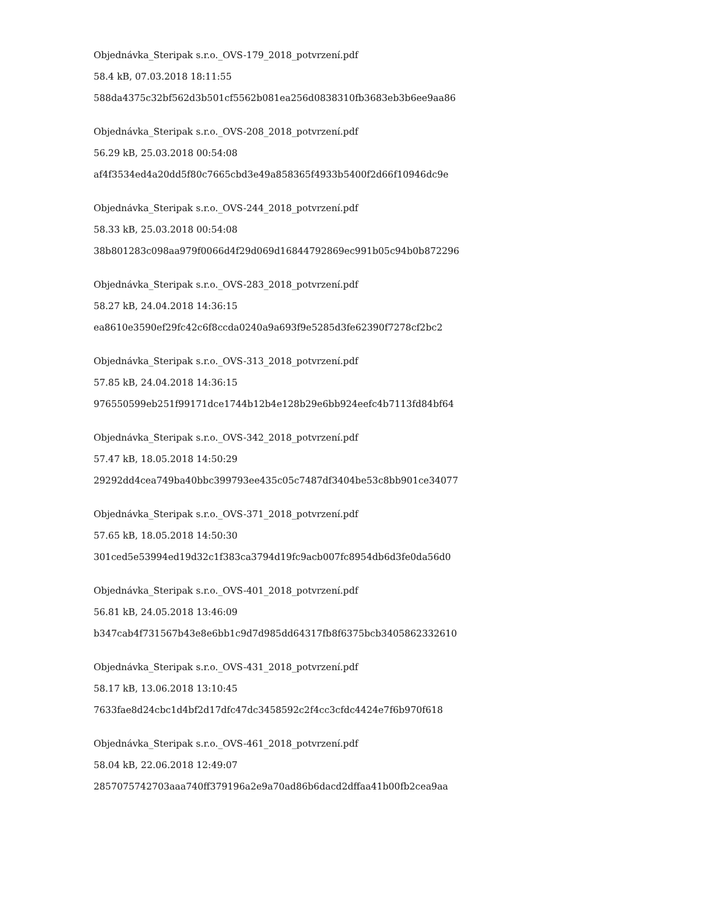Objednávka_Steripak s.r.o._OVS-179_2018_potvrzení.pdf
58.4 kB, 07.03.2018 18:11:55
588da4375c32bf562d3b501cf5562b081ea256d0838310fb3683eb3b6ee9aa86
Objednávka_Steripak s.r.o._OVS-208_2018_potvrzení.pdf
56.29 kB, 25.03.2018 00:54:08
af4f3534ed4a20dd5f80c7665cbd3e49a858365f4933b5400f2d66f10946dc9e
Objednávka_Steripak s.r.o._OVS-244_2018_potvrzení.pdf
58.33 kB, 25.03.2018 00:54:08
38b801283c098aa979f0066d4f29d069d16844792869ec991b05c94b0b872296
Objednávka_Steripak s.r.o._OVS-283_2018_potvrzení.pdf
58.27 kB, 24.04.2018 14:36:15
ea8610e3590ef29fc42c6f8ccda0240a9a693f9e5285d3fe62390f7278cf2bc2
Objednávka_Steripak s.r.o._OVS-313_2018_potvrzení.pdf
57.85 kB, 24.04.2018 14:36:15
976550599eb251f99171dce1744b12b4e128b29e6bb924eefc4b7113fd84bf64
Objednávka_Steripak s.r.o._OVS-342_2018_potvrzení.pdf
57.47 kB, 18.05.2018 14:50:29
29292dd4cea749ba40bbc399793ee435c05c7487df3404be53c8bb901ce34077
Objednávka_Steripak s.r.o._OVS-371_2018_potvrzení.pdf
57.65 kB, 18.05.2018 14:50:30
301ced5e53994ed19d32c1f383ca3794d19fc9acb007fc8954db6d3fe0da56d0
Objednávka_Steripak s.r.o._OVS-401_2018_potvrzení.pdf
56.81 kB, 24.05.2018 13:46:09
b347cab4f731567b43e8e6bb1c9d7d985dd64317fb8f6375bcb3405862332610
Objednávka_Steripak s.r.o._OVS-431_2018_potvrzení.pdf
58.17 kB, 13.06.2018 13:10:45
7633fae8d24cbc1d4bf2d17dfc47dc3458592c2f4cc3cfdc4424e7f6b970f618
Objednávka_Steripak s.r.o._OVS-461_2018_potvrzení.pdf
58.04 kB, 22.06.2018 12:49:07
2857075742703aaa740ff379196a2e9a70ad86b6dacd2dffaa41b00fb2cea9aa